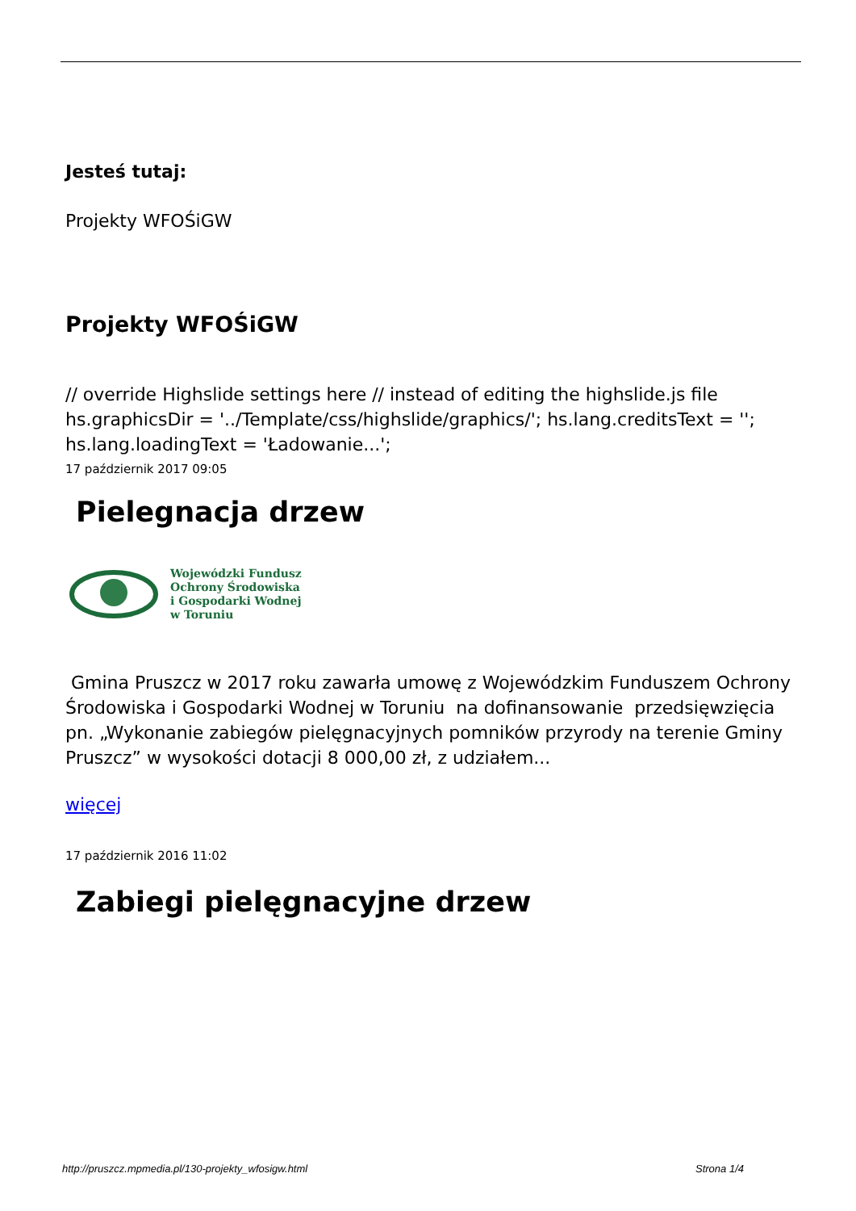Jesteś tutaj:
Projekty WFOŚiGW
Projekty WFOŚiGW
// override Highslide settings here // instead of editing the highslide.js file hs.graphicsDir = '../Template/css/highslide/graphics/'; hs.lang.creditsText = ''; hs.lang.loadingText = 'Ładowanie...';
17 październik 2017 09:05
Pielegnacja drzew
Wojewódzki Fundusz
Ochrony Środowiska
i Gospodarki Wodnej
w Toruniu
Gmina Pruszcz w 2017 roku zawarła umowę z Wojewódzkim Funduszem Ochrony Środowiska i Gospodarki Wodnej w Toruniu na dofinansowanie przedsięwzięcia pn. „Wykonanie zabiegów pielęgnacyjnych pomników przyrody na terenie Gminy Pruszcz” w wysokości dotacji 8 000,00 zł, z udziałem...
więcej
17 październik 2016 11:02
Zabiegi pielęgnacyjne drzew
http://pruszcz.mpmedia.pl/130-projekty_wfosigw.html Strona 1/4